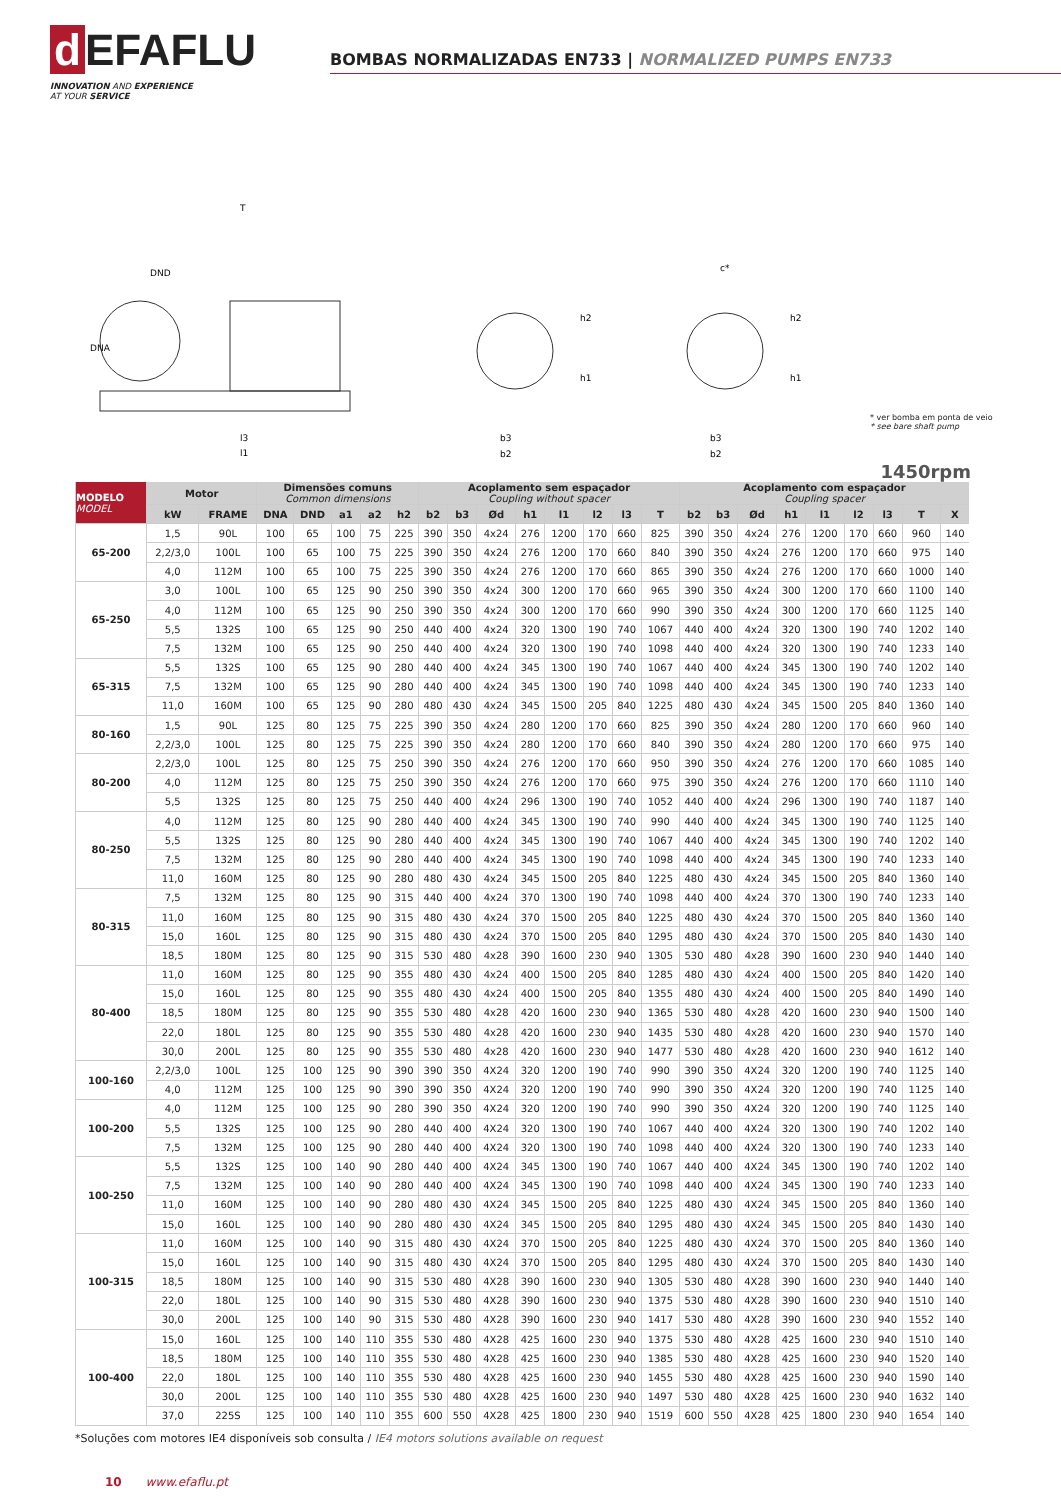d EFAFLU
INNOVATION AND EXPERIENCE
AT YOUR SERVICE
BOMBAS NORMALIZADAS EN733 | NORMALIZED PUMPS EN733
T
DND
DNA
l3
l1
b3
b2
h2
h1
c*
b3
b2
h2
h1
* ver bomba em ponta de veio
* see bare shaft pump
1450rpm
| MODELO MODEL | Motor | | Dimensões comuns Common dimensions | | | | | Acoplamento sem espaçador Coupling without spacer | | | | | | | | Acoplamento com espaçador Coupling spacer | | | | | | | | |
| --- | --- | --- | --- | --- | --- | --- | --- | --- | --- | --- | --- | --- | --- | --- | --- | --- | --- | --- | --- | --- | --- | --- | --- | --- |
| | kW | FRAME | DNA | DND | a1 | a2 | h2 | b2 | b3 | Ød | h1 | l1 | l2 | l3 | T | b2 | b3 | Ød | h1 | l1 | l2 | l3 | T | X |
| 65-200 | 1,5 | 90L | 100 | 65 | 100 | 75 | 225 | 390 | 350 | 4x24 | 276 | 1200 | 170 | 660 | 825 | 390 | 350 | 4x24 | 276 | 1200 | 170 | 660 | 960 | 140 |
| | 2,2/3,0 | 100L | 100 | 65 | 100 | 75 | 225 | 390 | 350 | 4x24 | 276 | 1200 | 170 | 660 | 840 | 390 | 350 | 4x24 | 276 | 1200 | 170 | 660 | 975 | 140 |
| | 4,0 | 112M | 100 | 65 | 100 | 75 | 225 | 390 | 350 | 4x24 | 276 | 1200 | 170 | 660 | 865 | 390 | 350 | 4x24 | 276 | 1200 | 170 | 660 | 1000 | 140 |
| 65-250 | 3,0 | 100L | 100 | 65 | 125 | 90 | 250 | 390 | 350 | 4x24 | 300 | 1200 | 170 | 660 | 965 | 390 | 350 | 4x24 | 300 | 1200 | 170 | 660 | 1100 | 140 |
| | 4,0 | 112M | 100 | 65 | 125 | 90 | 250 | 390 | 350 | 4x24 | 300 | 1200 | 170 | 660 | 990 | 390 | 350 | 4x24 | 300 | 1200 | 170 | 660 | 1125 | 140 |
| | 5,5 | 132S | 100 | 65 | 125 | 90 | 250 | 440 | 400 | 4x24 | 320 | 1300 | 190 | 740 | 1067 | 440 | 400 | 4x24 | 320 | 1300 | 190 | 740 | 1202 | 140 |
| | 7,5 | 132M | 100 | 65 | 125 | 90 | 250 | 440 | 400 | 4x24 | 320 | 1300 | 190 | 740 | 1098 | 440 | 400 | 4x24 | 320 | 1300 | 190 | 740 | 1233 | 140 |
| 65-315 | 5,5 | 132S | 100 | 65 | 125 | 90 | 280 | 440 | 400 | 4x24 | 345 | 1300 | 190 | 740 | 1067 | 440 | 400 | 4x24 | 345 | 1300 | 190 | 740 | 1202 | 140 |
| | 7,5 | 132M | 100 | 65 | 125 | 90 | 280 | 440 | 400 | 4x24 | 345 | 1300 | 190 | 740 | 1098 | 440 | 400 | 4x24 | 345 | 1300 | 190 | 740 | 1233 | 140 |
| | 11,0 | 160M | 100 | 65 | 125 | 90 | 280 | 480 | 430 | 4x24 | 345 | 1500 | 205 | 840 | 1225 | 480 | 430 | 4x24 | 345 | 1500 | 205 | 840 | 1360 | 140 |
| 80-160 | 1,5 | 90L | 125 | 80 | 125 | 75 | 225 | 390 | 350 | 4x24 | 280 | 1200 | 170 | 660 | 825 | 390 | 350 | 4x24 | 280 | 1200 | 170 | 660 | 960 | 140 |
| | 2,2/3,0 | 100L | 125 | 80 | 125 | 75 | 225 | 390 | 350 | 4x24 | 280 | 1200 | 170 | 660 | 840 | 390 | 350 | 4x24 | 280 | 1200 | 170 | 660 | 975 | 140 |
| 80-200 | 2,2/3,0 | 100L | 125 | 80 | 125 | 75 | 250 | 390 | 350 | 4x24 | 276 | 1200 | 170 | 660 | 950 | 390 | 350 | 4x24 | 276 | 1200 | 170 | 660 | 1085 | 140 |
| | 4,0 | 112M | 125 | 80 | 125 | 75 | 250 | 390 | 350 | 4x24 | 276 | 1200 | 170 | 660 | 975 | 390 | 350 | 4x24 | 276 | 1200 | 170 | 660 | 1110 | 140 |
| | 5,5 | 132S | 125 | 80 | 125 | 75 | 250 | 440 | 400 | 4x24 | 296 | 1300 | 190 | 740 | 1052 | 440 | 400 | 4x24 | 296 | 1300 | 190 | 740 | 1187 | 140 |
| 80-250 | 4,0 | 112M | 125 | 80 | 125 | 90 | 280 | 440 | 400 | 4x24 | 345 | 1300 | 190 | 740 | 990 | 440 | 400 | 4x24 | 345 | 1300 | 190 | 740 | 1125 | 140 |
| | 5,5 | 132S | 125 | 80 | 125 | 90 | 280 | 440 | 400 | 4x24 | 345 | 1300 | 190 | 740 | 1067 | 440 | 400 | 4x24 | 345 | 1300 | 190 | 740 | 1202 | 140 |
| | 7,5 | 132M | 125 | 80 | 125 | 90 | 280 | 440 | 400 | 4x24 | 345 | 1300 | 190 | 740 | 1098 | 440 | 400 | 4x24 | 345 | 1300 | 190 | 740 | 1233 | 140 |
| | 11,0 | 160M | 125 | 80 | 125 | 90 | 280 | 480 | 430 | 4x24 | 345 | 1500 | 205 | 840 | 1225 | 480 | 430 | 4x24 | 345 | 1500 | 205 | 840 | 1360 | 140 |
| 80-315 | 7,5 | 132M | 125 | 80 | 125 | 90 | 315 | 440 | 400 | 4x24 | 370 | 1300 | 190 | 740 | 1098 | 440 | 400 | 4x24 | 370 | 1300 | 190 | 740 | 1233 | 140 |
| | 11,0 | 160M | 125 | 80 | 125 | 90 | 315 | 480 | 430 | 4x24 | 370 | 1500 | 205 | 840 | 1225 | 480 | 430 | 4x24 | 370 | 1500 | 205 | 840 | 1360 | 140 |
| | 15,0 | 160L | 125 | 80 | 125 | 90 | 315 | 480 | 430 | 4x24 | 370 | 1500 | 205 | 840 | 1295 | 480 | 430 | 4x24 | 370 | 1500 | 205 | 840 | 1430 | 140 |
| | 18,5 | 180M | 125 | 80 | 125 | 90 | 315 | 530 | 480 | 4x28 | 390 | 1600 | 230 | 940 | 1305 | 530 | 480 | 4x28 | 390 | 1600 | 230 | 940 | 1440 | 140 |
| 80-400 | 11,0 | 160M | 125 | 80 | 125 | 90 | 355 | 480 | 430 | 4x24 | 400 | 1500 | 205 | 840 | 1285 | 480 | 430 | 4x24 | 400 | 1500 | 205 | 840 | 1420 | 140 |
| | 15,0 | 160L | 125 | 80 | 125 | 90 | 355 | 480 | 430 | 4x24 | 400 | 1500 | 205 | 840 | 1355 | 480 | 430 | 4x24 | 400 | 1500 | 205 | 840 | 1490 | 140 |
| | 18,5 | 180M | 125 | 80 | 125 | 90 | 355 | 530 | 480 | 4x28 | 420 | 1600 | 230 | 940 | 1365 | 530 | 480 | 4x28 | 420 | 1600 | 230 | 940 | 1500 | 140 |
| | 22,0 | 180L | 125 | 80 | 125 | 90 | 355 | 530 | 480 | 4x28 | 420 | 1600 | 230 | 940 | 1435 | 530 | 480 | 4x28 | 420 | 1600 | 230 | 940 | 1570 | 140 |
| | 30,0 | 200L | 125 | 80 | 125 | 90 | 355 | 530 | 480 | 4x28 | 420 | 1600 | 230 | 940 | 1477 | 530 | 480 | 4x28 | 420 | 1600 | 230 | 940 | 1612 | 140 |
| 100-160 | 2,2/3,0 | 100L | 125 | 100 | 125 | 90 | 390 | 390 | 350 | 4X24 | 320 | 1200 | 190 | 740 | 990 | 390 | 350 | 4X24 | 320 | 1200 | 190 | 740 | 1125 | 140 |
| | 4,0 | 112M | 125 | 100 | 125 | 90 | 390 | 390 | 350 | 4X24 | 320 | 1200 | 190 | 740 | 990 | 390 | 350 | 4X24 | 320 | 1200 | 190 | 740 | 1125 | 140 |
| 100-200 | 4,0 | 112M | 125 | 100 | 125 | 90 | 280 | 390 | 350 | 4X24 | 320 | 1200 | 190 | 740 | 990 | 390 | 350 | 4X24 | 320 | 1200 | 190 | 740 | 1125 | 140 |
| | 5,5 | 132S | 125 | 100 | 125 | 90 | 280 | 440 | 400 | 4X24 | 320 | 1300 | 190 | 740 | 1067 | 440 | 400 | 4X24 | 320 | 1300 | 190 | 740 | 1202 | 140 |
| | 7,5 | 132M | 125 | 100 | 125 | 90 | 280 | 440 | 400 | 4X24 | 320 | 1300 | 190 | 740 | 1098 | 440 | 400 | 4X24 | 320 | 1300 | 190 | 740 | 1233 | 140 |
| 100-250 | 5,5 | 132S | 125 | 100 | 140 | 90 | 280 | 440 | 400 | 4X24 | 345 | 1300 | 190 | 740 | 1067 | 440 | 400 | 4X24 | 345 | 1300 | 190 | 740 | 1202 | 140 |
| | 7,5 | 132M | 125 | 100 | 140 | 90 | 280 | 440 | 400 | 4X24 | 345 | 1300 | 190 | 740 | 1098 | 440 | 400 | 4X24 | 345 | 1300 | 190 | 740 | 1233 | 140 |
| | 11,0 | 160M | 125 | 100 | 140 | 90 | 280 | 480 | 430 | 4X24 | 345 | 1500 | 205 | 840 | 1225 | 480 | 430 | 4X24 | 345 | 1500 | 205 | 840 | 1360 | 140 |
| | 15,0 | 160L | 125 | 100 | 140 | 90 | 280 | 480 | 430 | 4X24 | 345 | 1500 | 205 | 840 | 1295 | 480 | 430 | 4X24 | 345 | 1500 | 205 | 840 | 1430 | 140 |
| 100-315 | 11,0 | 160M | 125 | 100 | 140 | 90 | 315 | 480 | 430 | 4X24 | 370 | 1500 | 205 | 840 | 1225 | 480 | 430 | 4X24 | 370 | 1500 | 205 | 840 | 1360 | 140 |
| | 15,0 | 160L | 125 | 100 | 140 | 90 | 315 | 480 | 430 | 4X24 | 370 | 1500 | 205 | 840 | 1295 | 480 | 430 | 4X24 | 370 | 1500 | 205 | 840 | 1430 | 140 |
| | 18,5 | 180M | 125 | 100 | 140 | 90 | 315 | 530 | 480 | 4X28 | 390 | 1600 | 230 | 940 | 1305 | 530 | 480 | 4X28 | 390 | 1600 | 230 | 940 | 1440 | 140 |
| | 22,0 | 180L | 125 | 100 | 140 | 90 | 315 | 530 | 480 | 4X28 | 390 | 1600 | 230 | 940 | 1375 | 530 | 480 | 4X28 | 390 | 1600 | 230 | 940 | 1510 | 140 |
| | 30,0 | 200L | 125 | 100 | 140 | 90 | 315 | 530 | 480 | 4X28 | 390 | 1600 | 230 | 940 | 1417 | 530 | 480 | 4X28 | 390 | 1600 | 230 | 940 | 1552 | 140 |
| 100-400 | 15,0 | 160L | 125 | 100 | 140 | 110 | 355 | 530 | 480 | 4X28 | 425 | 1600 | 230 | 940 | 1375 | 530 | 480 | 4X28 | 425 | 1600 | 230 | 940 | 1510 | 140 |
| | 18,5 | 180M | 125 | 100 | 140 | 110 | 355 | 530 | 480 | 4X28 | 425 | 1600 | 230 | 940 | 1385 | 530 | 480 | 4X28 | 425 | 1600 | 230 | 940 | 1520 | 140 |
| | 22,0 | 180L | 125 | 100 | 140 | 110 | 355 | 530 | 480 | 4X28 | 425 | 1600 | 230 | 940 | 1455 | 530 | 480 | 4X28 | 425 | 1600 | 230 | 940 | 1590 | 140 |
| | 30,0 | 200L | 125 | 100 | 140 | 110 | 355 | 530 | 480 | 4X28 | 425 | 1600 | 230 | 940 | 1497 | 530 | 480 | 4X28 | 425 | 1600 | 230 | 940 | 1632 | 140 |
| | 37,0 | 225S | 125 | 100 | 140 | 110 | 355 | 600 | 550 | 4X28 | 425 | 1800 | 230 | 940 | 1519 | 600 | 550 | 4X28 | 425 | 1800 | 230 | 940 | 1654 | 140 |
*Soluções com motores IE4 disponíveis sob consulta / IE4 motors solutions available on request
10 www.efaflu.pt